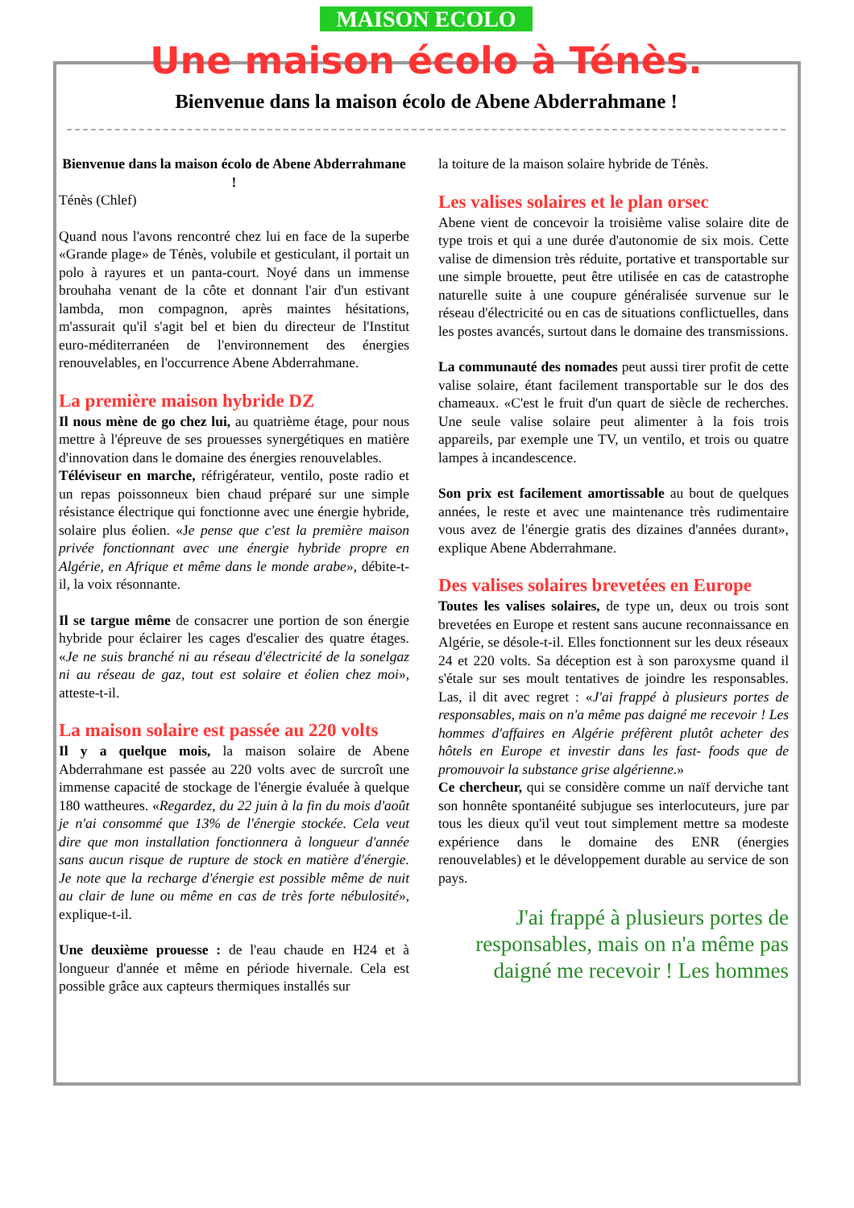MAISON ECOLO
Une maison écolo à Ténès.
Bienvenue dans la maison écolo de Abene Abderrahmane !
Bienvenue dans la maison écolo de Abene Abderrahmane !
Ténès (Chlef)
Quand nous l'avons rencontré chez lui en face de la superbe «Grande plage» de Ténès, volubile et gesticulant, il portait un polo à rayures et un panta-court. Noyé dans un immense brouhaha venant de la côte et donnant l'air d'un estivant lambda, mon compagnon, après maintes hésitations, m'assurait qu'il s'agit bel et bien du directeur de l'Institut euro-méditerranéen de l'environnement des énergies renouvelables, en l'occurrence Abene Abderrahmane.
La première maison hybride DZ
Il nous mène de go chez lui, au quatrième étage, pour nous mettre à l'épreuve de ses prouesses synergétiques en matière d'innovation dans le domaine des énergies renouvelables.
Téléviseur en marche, réfrigérateur, ventilo, poste radio et un repas poissonneux bien chaud préparé sur une simple résistance électrique qui fonctionne avec une énergie hybride, solaire plus éolien. «Je pense que c'est la première maison privée fonctionnant avec une énergie hybride propre en Algérie, en Afrique et même dans le monde arabe», débite-t-il, la voix résonnante.
Il se targue même de consacrer une portion de son énergie hybride pour éclairer les cages d'escalier des quatre étages. «Je ne suis branché ni au réseau d'électricité de la sonelgaz ni au réseau de gaz, tout est solaire et éolien chez moi», atteste-t-il.
La maison solaire est passée au 220 volts
Il y a quelque mois, la maison solaire de Abene Abderrahmane est passée au 220 volts avec de surcroît une immense capacité de stockage de l'énergie évaluée à quelque 180 wattheures. «Regardez, du 22 juin à la fin du mois d'août je n'ai consommé que 13% de l'énergie stockée. Cela veut dire que mon installation fonctionnera à longueur d'année sans aucun risque de rupture de stock en matière d'énergie. Je note que la recharge d'énergie est possible même de nuit au clair de lune ou même en cas de très forte nébulosité», explique-t-il.
Une deuxième prouesse : de l'eau chaude en H24 et à longueur d'année et même en période hivernale. Cela est possible grâce aux capteurs thermiques installés sur
la toiture de la maison solaire hybride de Ténès.
Les valises solaires et le plan orsec
Abene vient de concevoir la troisième valise solaire dite de type trois et qui a une durée d'autonomie de six mois. Cette valise de dimension très réduite, portative et transportable sur une simple brouette, peut être utilisée en cas de catastrophe naturelle suite à une coupure généralisée survenue sur le réseau d'électricité ou en cas de situations conflictuelles, dans les postes avancés, surtout dans le domaine des transmissions.
La communauté des nomades peut aussi tirer profit de cette valise solaire, étant facilement transportable sur le dos des chameaux. «C'est le fruit d'un quart de siècle de recherches. Une seule valise solaire peut alimenter à la fois trois appareils, par exemple une TV, un ventilo, et trois ou quatre lampes à incandescence.
Son prix est facilement amortissable au bout de quelques années, le reste et avec une maintenance très rudimentaire vous avez de l'énergie gratis des dizaines d'années durant», explique Abene Abderrahmane.
Des valises solaires brevetées en Europe
Toutes les valises solaires, de type un, deux ou trois sont brevetées en Europe et restent sans aucune reconnaissance en Algérie, se désole-t-il. Elles fonctionnent sur les deux réseaux 24 et 220 volts. Sa déception est à son paroxysme quand il s'étale sur ses moult tentatives de joindre les responsables. Las, il dit avec regret : «J'ai frappé à plusieurs portes de responsables, mais on n'a même pas daigné me recevoir ! Les hommes d'affaires en Algérie préfèrent plutôt acheter des hôtels en Europe et investir dans les fast- foods que de promouvoir la substance grise algérienne.»
Ce chercheur, qui se considère comme un naïf derviche tant son honnête spontanéité subjugue ses interlocuteurs, jure par tous les dieux qu'il veut tout simplement mettre sa modeste expérience dans le domaine des ENR (énergies renouvelables) et le développement durable au service de son pays.
J'ai frappé à plusieurs portes de responsables, mais on n'a même pas daigné me recevoir ! Les hommes